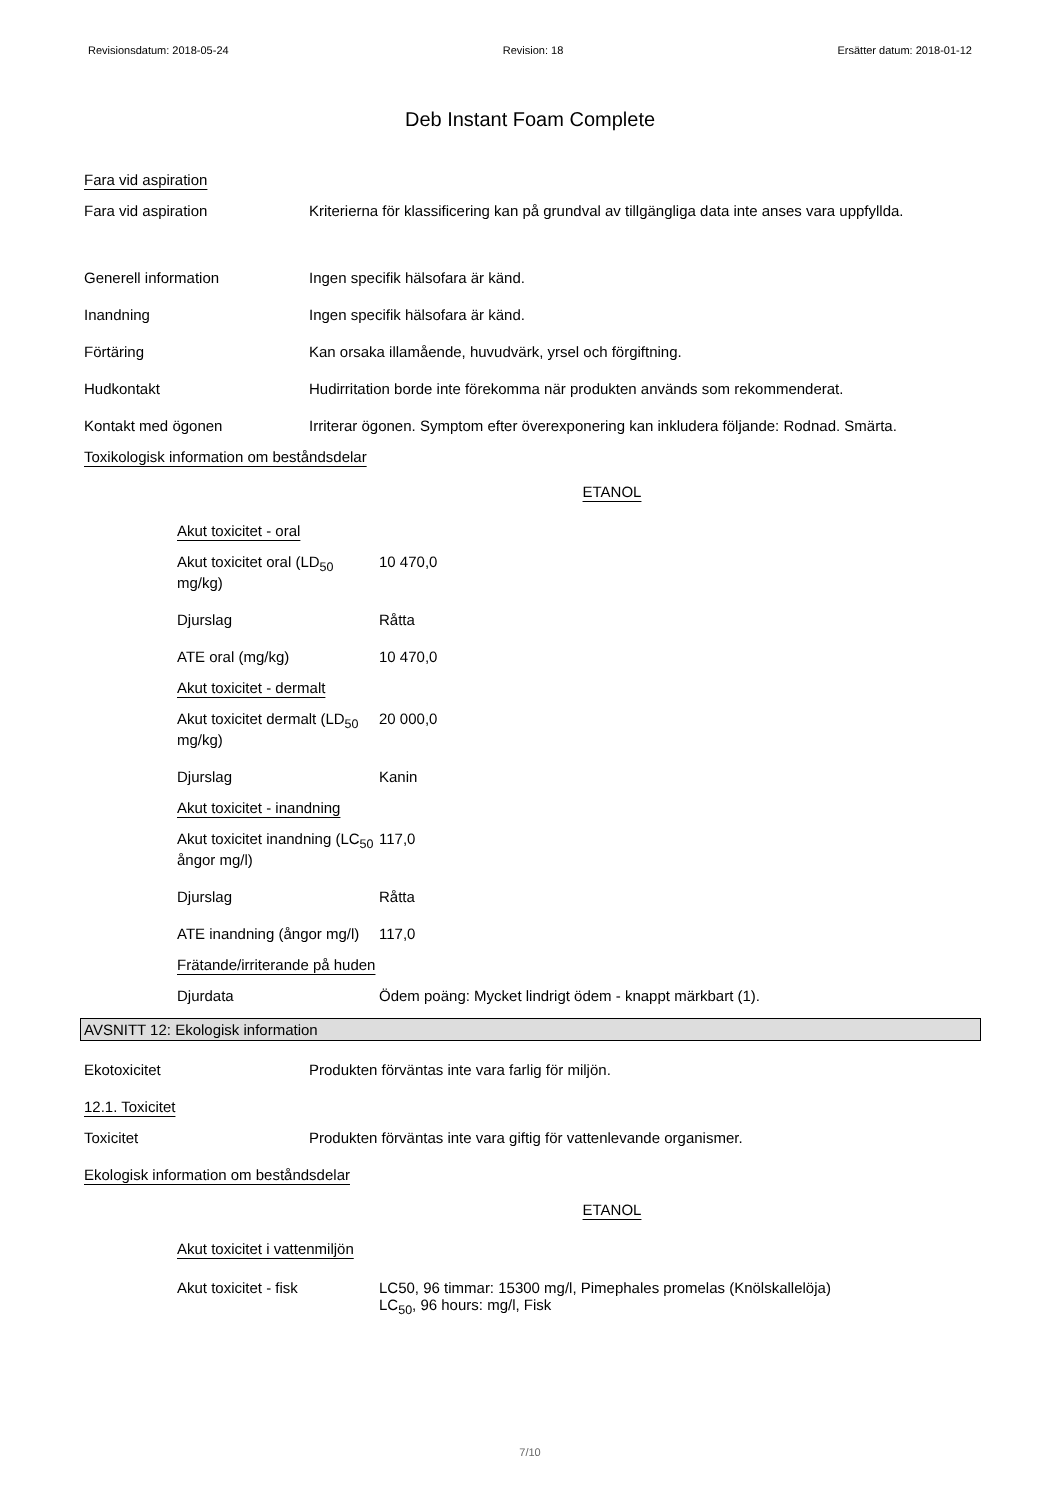Revisionsdatum: 2018-05-24 Revision: 18 Ersätter datum: 2018-01-12
Deb Instant Foam Complete
Fara vid aspiration
Fara vid aspiration Kriterierna för klassificering kan på grundval av tillgängliga data inte anses vara uppfyllda.
Generell information Ingen specifik hälsofara är känd.
Inandning Ingen specifik hälsofara är känd.
Förtäring Kan orsaka illamående, huvudvärk, yrsel och förgiftning.
Hudkontakt Hudirritation borde inte förekomma när produkten används som rekommenderat.
Kontakt med ögonen Irriterar ögonen. Symptom efter överexponering kan inkludera följande: Rodnad. Smärta.
Toxikologisk information om beståndsdelar
ETANOL
Akut toxicitet - oral
Akut toxicitet oral (LD<sub>50</sub> mg/kg)
10 470,0
Djurslag Råtta
ATE oral (mg/kg) 10 470,0
Akut toxicitet - dermalt
Akut toxicitet dermalt (LD<sub>50</sub> mg/kg)
20 000,0
Djurslag Kanin
Akut toxicitet - inandning
Akut toxicitet inandning (LC<sub>50</sub> ångor mg/l)
117,0
Djurslag Råtta
ATE inandning (ångor mg/l)
117,0
Frätande/irriterande på huden
Djurdata Ödem poäng: Mycket lindrigt ödem - knappt märkbart (1).
AVSNITT 12: Ekologisk information
Ekotoxicitet Produkten förväntas inte vara farlig för miljön.
12.1. Toxicitet
Toxicitet Produkten förväntas inte vara giftig för vattenlevande organismer.
Ekologisk information om beståndsdelar
ETANOL
Akut toxicitet i vattenmiljön
Akut toxicitet - fisk LC50, 96 timmar: 15300 mg/l, Pimephales promelas (Knölskallelöja)
LC<sub>50</sub>, 96 hours: mg/l, Fisk
7/10